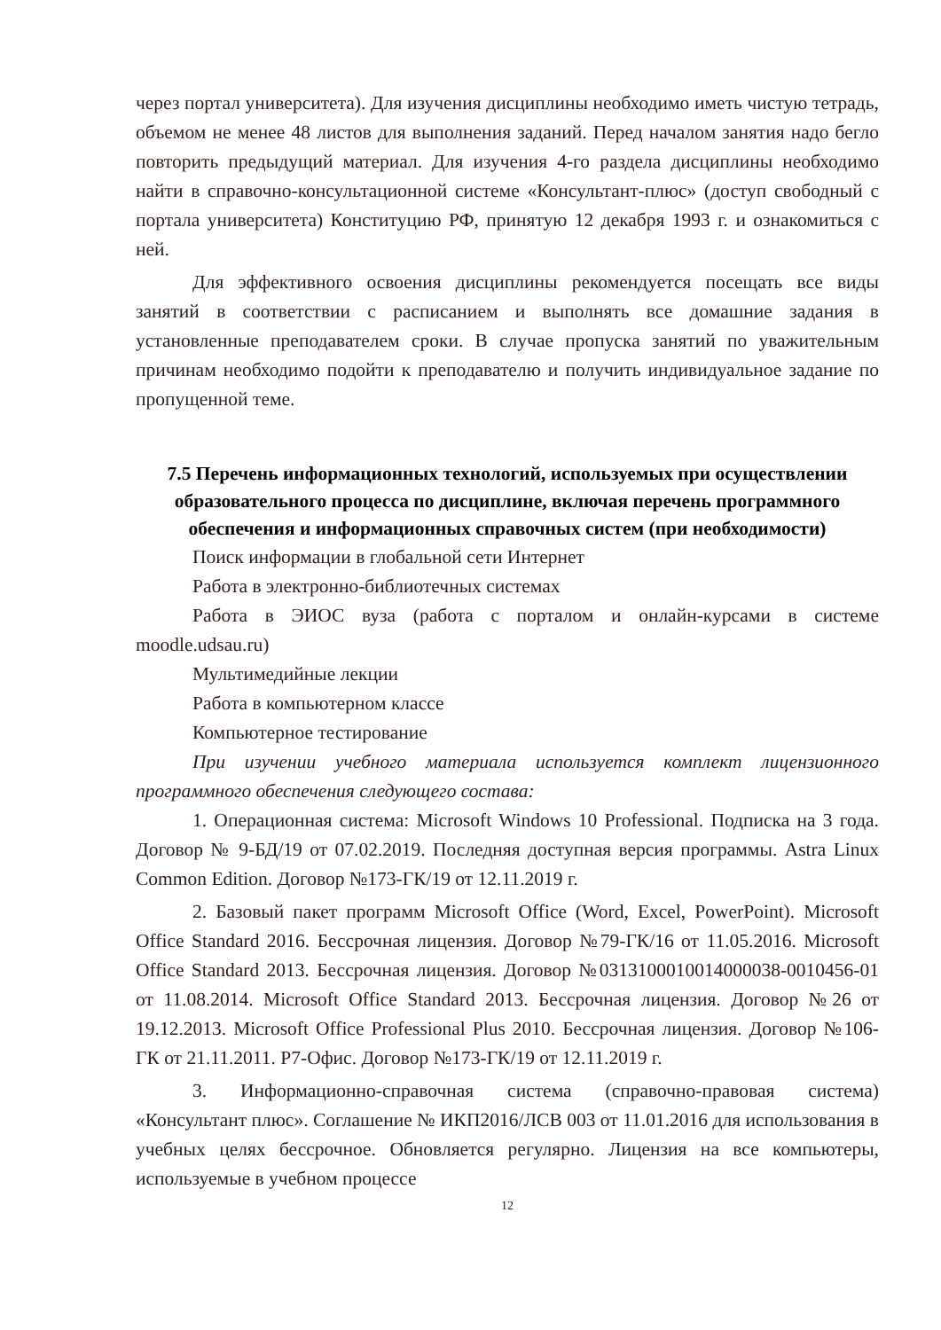через портал университета). Для изучения дисциплины необходимо иметь чистую тетрадь, объемом не менее 48 листов для выполнения заданий. Перед началом занятия надо бегло повторить предыдущий материал. Для изучения 4-го раздела дисциплины необходимо найти в справочно-консультационной системе «Консультант-плюс» (доступ свободный с портала университета) Конституцию РФ, принятую 12 декабря 1993 г. и ознакомиться с ней.
Для эффективного освоения дисциплины рекомендуется посещать все виды занятий в соответствии с расписанием и выполнять все домашние задания в установленные преподавателем сроки. В случае пропуска занятий по уважительным причинам необходимо подойти к преподавателю и получить индивидуальное задание по пропущенной теме.
7.5 Перечень информационных технологий, используемых при осуществлении образовательного процесса по дисциплине, включая перечень программного обеспечения и информационных справочных систем (при необходимости)
Поиск информации в глобальной сети Интернет
Работа в электронно-библиотечных системах
Работа в ЭИОС вуза (работа с порталом и онлайн-курсами в системе moodle.udsau.ru)
Мультимедийные лекции
Работа в компьютерном классе
Компьютерное тестирование
При изучении учебного материала используется комплект лицензионного программного обеспечения следующего состава:
1. Операционная система: Microsoft Windows 10 Professional. Подписка на 3 года. Договор № 9-БД/19 от 07.02.2019. Последняя доступная версия программы. Astra Linux Common Edition. Договор №173-ГК/19 от 12.11.2019 г.
2. Базовый пакет программ Microsoft Office (Word, Excel, PowerPoint). Microsoft Office Standard 2016. Бессрочная лицензия. Договор №79-ГК/16 от 11.05.2016. Microsoft Office Standard 2013. Бессрочная лицензия. Договор №0313100010014000038-0010456-01 от 11.08.2014. Microsoft Office Standard 2013. Бессрочная лицензия. Договор №26 от 19.12.2013. Microsoft Office Professional Plus 2010. Бессрочная лицензия. Договор №106-ГК от 21.11.2011. Р7-Офис. Договор №173-ГК/19 от 12.11.2019 г.
3. Информационно-справочная система (справочно-правовая система) «Консультант плюс». Соглашение № ИКП2016/ЛСВ 003 от 11.01.2016 для использования в учебных целях бессрочное. Обновляется регулярно. Лицензия на все компьютеры, используемые в учебном процессе
12